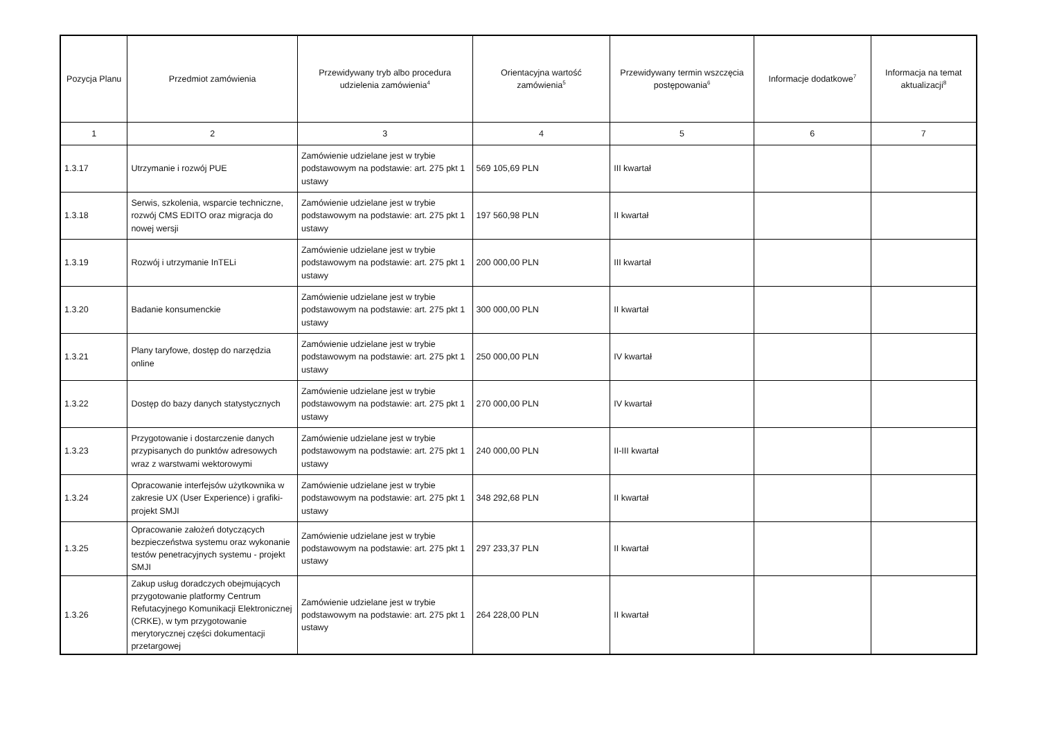| Pozycja Planu | Przedmiot zamówienia | Przewidywany tryb albo procedura udzielenia zamówienia<sup>4</sup> | Orientacyjna wartość zamówienia<sup>5</sup> | Przewidywany termin wszczęcia postępowania<sup>6</sup> | Informacje dodatkowe<sup>7</sup> | Informacja na temat aktualizacji<sup>8</sup> |
| --- | --- | --- | --- | --- | --- | --- |
| 1 | 2 | 3 | 4 | 5 | 6 | 7 |
| 1.3.17 | Utrzymanie i rozwój PUE | Zamówienie udzielane jest w trybie podstawowym na podstawie: art. 275 pkt 1 ustawy | 569 105,69 PLN | III kwartał | | |
| 1.3.18 | Serwis, szkolenia, wsparcie techniczne, rozwój CMS EDITO oraz migracja do nowej wersji | Zamówienie udzielane jest w trybie podstawowym na podstawie: art. 275 pkt 1 ustawy | 197 560,98 PLN | II kwartał | | |
| 1.3.19 | Rozwój i utrzymanie InTELi | Zamówienie udzielane jest w trybie podstawowym na podstawie: art. 275 pkt 1 ustawy | 200 000,00 PLN | III kwartał | | |
| 1.3.20 | Badanie konsumenckie | Zamówienie udzielane jest w trybie podstawowym na podstawie: art. 275 pkt 1 ustawy | 300 000,00 PLN | II kwartał | | |
| 1.3.21 | Plany taryfowe, dostęp do narzędzia online | Zamówienie udzielane jest w trybie podstawowym na podstawie: art. 275 pkt 1 ustawy | 250 000,00 PLN | IV kwartał | | |
| 1.3.22 | Dostęp do bazy danych statystycznych | Zamówienie udzielane jest w trybie podstawowym na podstawie: art. 275 pkt 1 ustawy | 270 000,00 PLN | IV kwartał | | |
| 1.3.23 | Przygotowanie i dostarczenie danych przypisanych do punktów adresowych wraz z warstwami wektorowymi | Zamówienie udzielane jest w trybie podstawowym na podstawie: art. 275 pkt 1 ustawy | 240 000,00 PLN | II-III kwartał | | |
| 1.3.24 | Opracowanie interfejsów użytkownika w zakresie UX (User Experience) i grafiki- projekt SMJI | Zamówienie udzielane jest w trybie podstawowym na podstawie: art. 275 pkt 1 ustawy | 348 292,68 PLN | II kwartał | | |
| 1.3.25 | Opracowanie założeń dotyczących bezpieczeństwa systemu oraz wykonanie testów penetracyjnych systemu - projekt SMJI | Zamówienie udzielane jest w trybie podstawowym na podstawie: art. 275 pkt 1 ustawy | 297 233,37 PLN | II kwartał | | |
| 1.3.26 | Zakup usług doradczych obejmujących przygotowanie platformy Centrum Refutacyjnego Komunikacji Elektronicznej (CRKE), w tym przygotowanie merytorycznej części dokumentacji przetargowej | Zamówienie udzielane jest w trybie podstawowym na podstawie: art. 275 pkt 1 ustawy | 264 228,00 PLN | II kwartał | | |